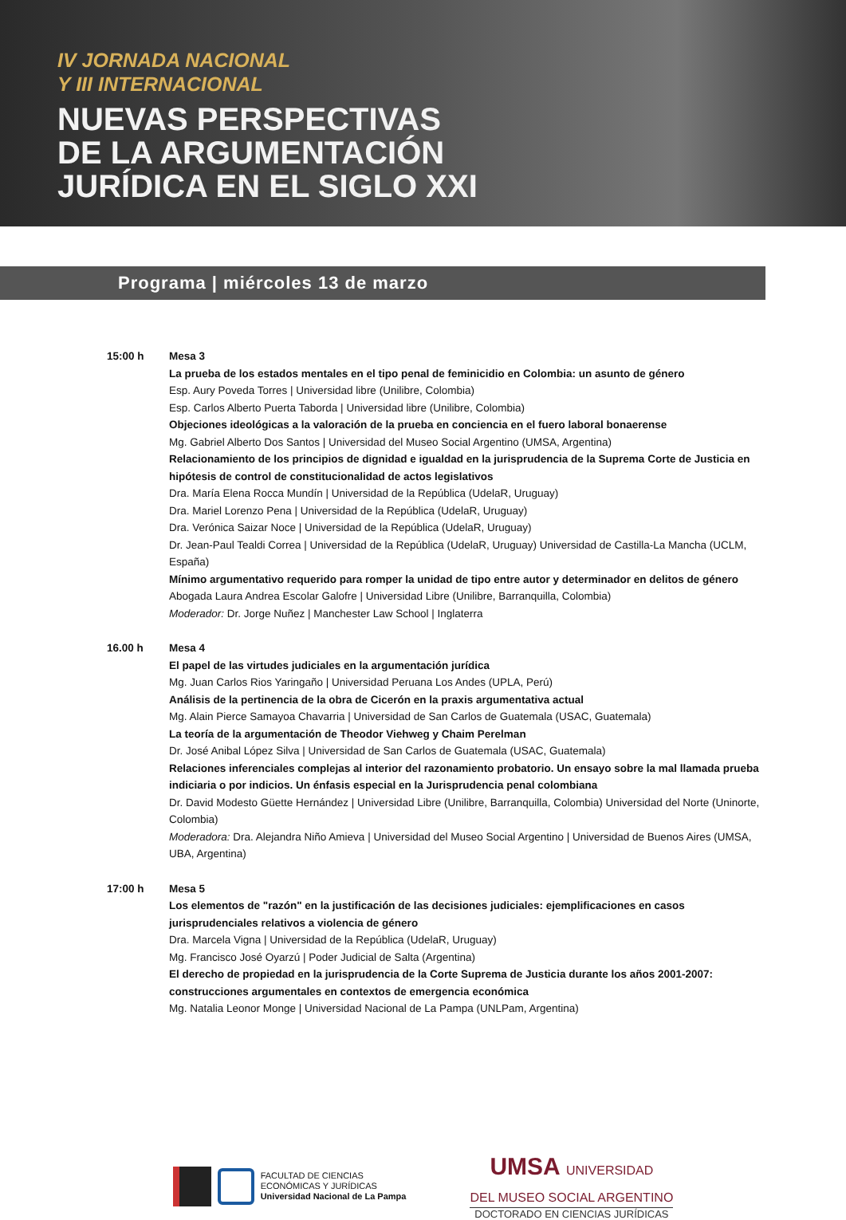IV JORNADA NACIONAL
Y III INTERNACIONAL
NUEVAS PERSPECTIVAS
DE LA ARGUMENTACIÓN
JURÍDICA EN EL SIGLO XXI
Programa | miércoles 13 de marzo
15:00 h Mesa 3
La prueba de los estados mentales en el tipo penal de feminicidio en Colombia: un asunto de género
Esp. Aury Poveda Torres | Universidad libre (Unilibre, Colombia)
Esp. Carlos Alberto Puerta Taborda | Universidad libre (Unilibre, Colombia)
Objeciones ideológicas a la valoración de la prueba en conciencia en el fuero laboral bonaerense
Mg. Gabriel Alberto Dos Santos | Universidad del Museo Social Argentino (UMSA, Argentina)
Relacionamiento de los principios de dignidad e igualdad en la jurisprudencia de la Suprema Corte de Justicia en hipótesis de control de constitucionalidad de actos legislativos
Dra. María Elena Rocca Mundín | Universidad de la República (UdelaR, Uruguay)
Dra. Mariel Lorenzo Pena | Universidad de la República (UdelaR, Uruguay)
Dra. Verónica Saizar Noce | Universidad de la República (UdelaR, Uruguay)
Dr. Jean-Paul Tealdi Correa | Universidad de la República (UdelaR, Uruguay) Universidad de Castilla-La Mancha (UCLM, España)
Mínimo argumentativo requerido para romper la unidad de tipo entre autor y determinador en delitos de género
Abogada Laura Andrea Escolar Galofre | Universidad Libre (Unilibre, Barranquilla, Colombia)
Moderador: Dr. Jorge Nuñez | Manchester Law School | Inglaterra
16.00 h Mesa 4
El papel de las virtudes judiciales en la argumentación jurídica
Mg. Juan Carlos Rios Yaringaño | Universidad Peruana Los Andes (UPLA, Perú)
Análisis de la pertinencia de la obra de Cicerón en la praxis argumentativa actual
Mg. Alain Pierce Samayoa Chavarria | Universidad de San Carlos de Guatemala (USAC, Guatemala)
La teoría de la argumentación de Theodor Viehweg y Chaim Perelman
Dr. José Anibal López Silva | Universidad de San Carlos de Guatemala (USAC, Guatemala)
Relaciones inferenciales complejas al interior del razonamiento probatorio. Un ensayo sobre la mal llamada prueba indiciaria o por indicios. Un énfasis especial en la Jurisprudencia penal colombiana
Dr. David Modesto Güette Hernández | Universidad Libre (Unilibre, Barranquilla, Colombia) Universidad del Norte (Uninorte, Colombia)
Moderadora: Dra. Alejandra Niño Amieva | Universidad del Museo Social Argentino | Universidad de Buenos Aires (UMSA, UBA, Argentina)
17:00 h Mesa 5
Los elementos de "razón" en la justificación de las decisiones judiciales: ejemplificaciones en casos jurisprudenciales relativos a violencia de género
Dra. Marcela Vigna | Universidad de la República (UdelaR, Uruguay)
Mg. Francisco José Oyarzú | Poder Judicial de Salta (Argentina)
El derecho de propiedad en la jurisprudencia de la Corte Suprema de Justicia durante los años 2001-2007: construcciones argumentales en contextos de emergencia económica
Mg. Natalia Leonor Monge | Universidad Nacional de La Pampa (UNLPam, Argentina)
FACULTAD DE CIENCIAS
ECONÓMICAS Y JURÍDICAS
Universidad Nacional de La Pampa
UMSA UNIVERSIDAD
DEL MUSEO SOCIAL ARGENTINO
DOCTORADO EN CIENCIAS JURÍDICAS